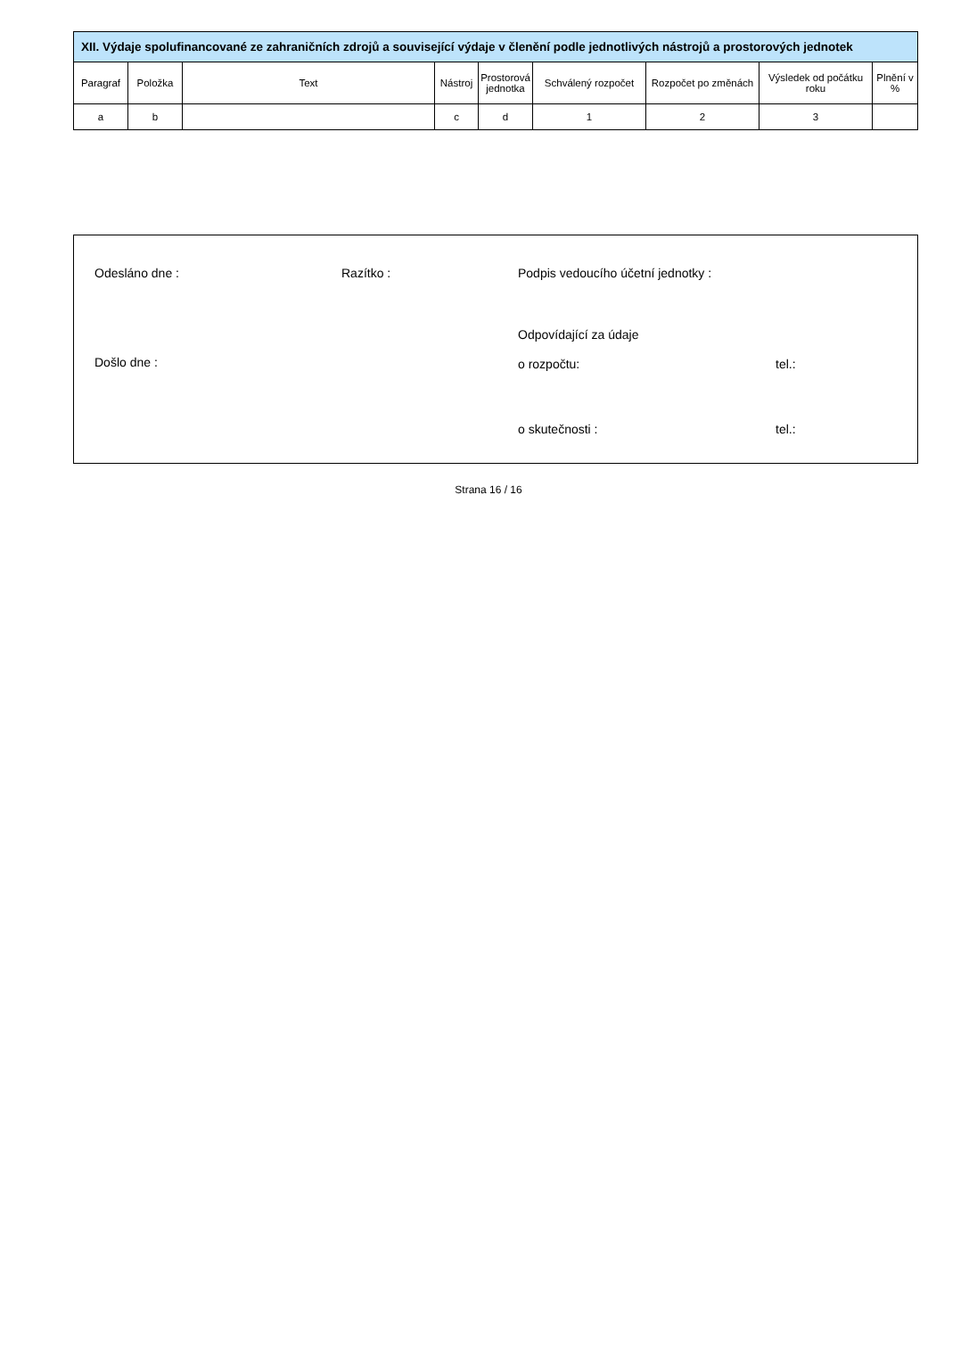| XII. Výdaje spolufinancované ze zahraničních zdrojů a související výdaje v členění podle jednotlivých nástrojů a prostorových jednotek | | | | | | | | |
| --- | --- | --- | --- | --- | --- | --- | --- | --- |
| Paragraf | Položka | Text | Nástroj | Prostorová jednotka | Schválený rozpočet | Rozpočet po změnách | Výsledek od počátku roku | Plnění v % |
| a | b | | c | d | 1 | 2 | 3 | |
Odesláno dne : Razítko :
Podpis vedoucího účetní jednotky :
Odpovídající za údaje
Došlo dne : o rozpočtu: tel.:
o skutečnosti : tel.:
Strana 16 / 16